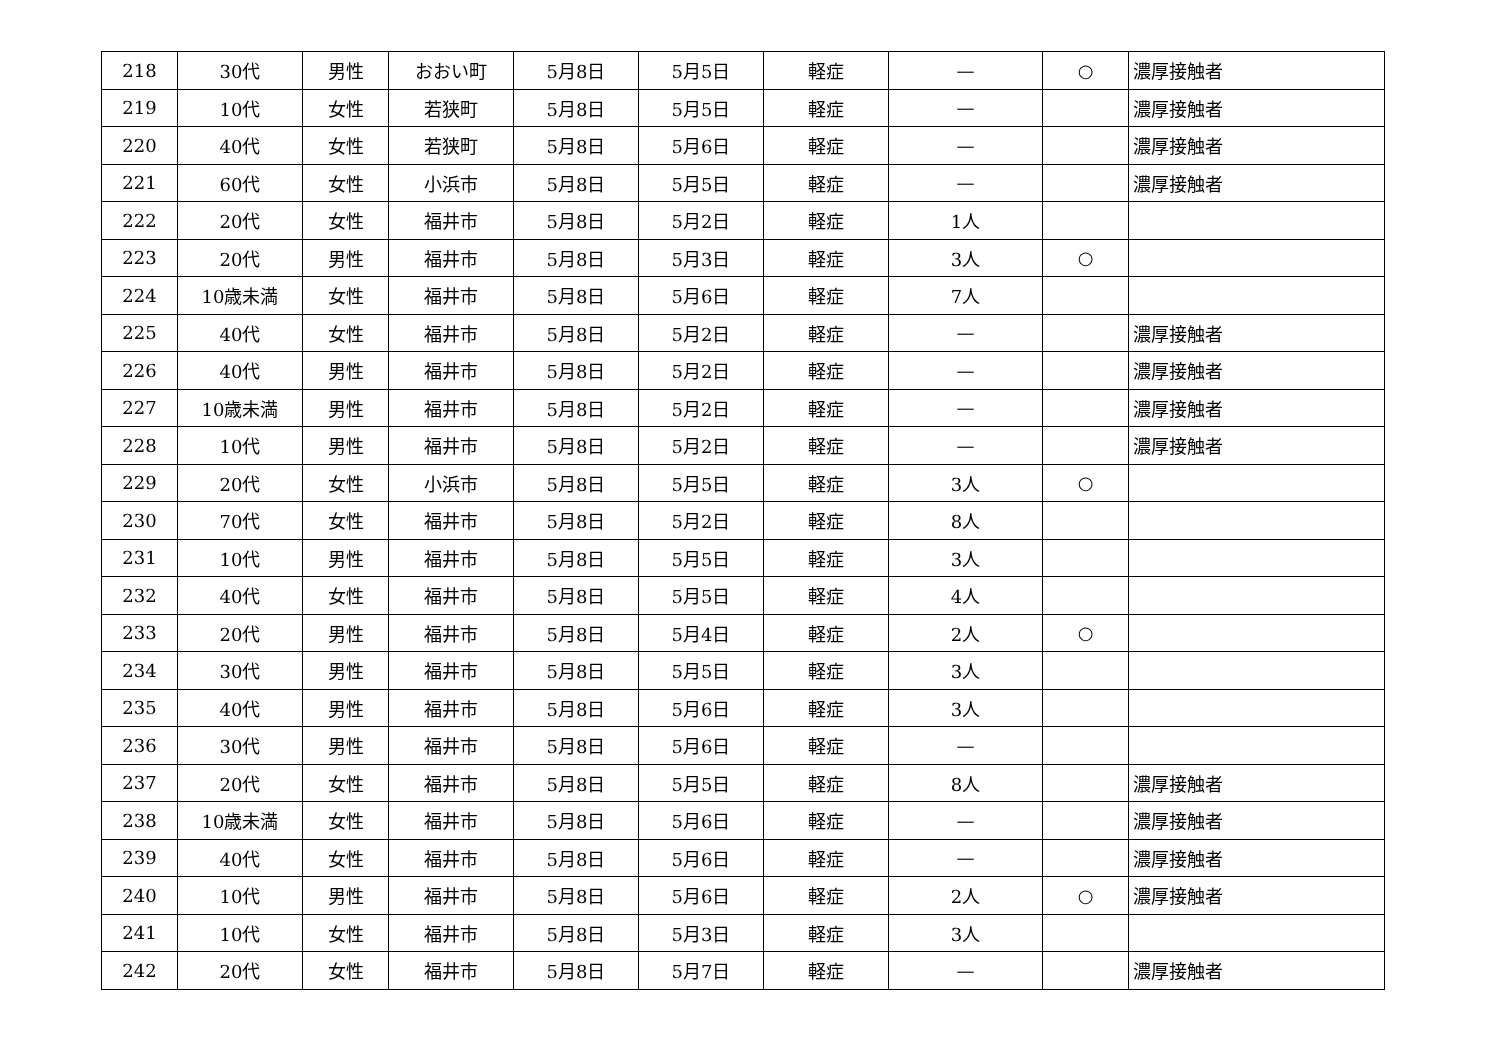| 218 | 30代 | 男性 | おおい町 | 5月8日 | 5月5日 | 軽症 | — | ○ | 濃厚接触者 |
| 219 | 10代 | 女性 | 若狭町 | 5月8日 | 5月5日 | 軽症 | — | | 濃厚接触者 |
| 220 | 40代 | 女性 | 若狭町 | 5月8日 | 5月6日 | 軽症 | — | | 濃厚接触者 |
| 221 | 60代 | 女性 | 小浜市 | 5月8日 | 5月5日 | 軽症 | — | | 濃厚接触者 |
| 222 | 20代 | 女性 | 福井市 | 5月8日 | 5月2日 | 軽症 | 1人 | | |
| 223 | 20代 | 男性 | 福井市 | 5月8日 | 5月3日 | 軽症 | 3人 | ○ | |
| 224 | 10歳未満 | 女性 | 福井市 | 5月8日 | 5月6日 | 軽症 | 7人 | | |
| 225 | 40代 | 女性 | 福井市 | 5月8日 | 5月2日 | 軽症 | — | | 濃厚接触者 |
| 226 | 40代 | 男性 | 福井市 | 5月8日 | 5月2日 | 軽症 | — | | 濃厚接触者 |
| 227 | 10歳未満 | 男性 | 福井市 | 5月8日 | 5月2日 | 軽症 | — | | 濃厚接触者 |
| 228 | 10代 | 男性 | 福井市 | 5月8日 | 5月2日 | 軽症 | — | | 濃厚接触者 |
| 229 | 20代 | 女性 | 小浜市 | 5月8日 | 5月5日 | 軽症 | 3人 | ○ | |
| 230 | 70代 | 女性 | 福井市 | 5月8日 | 5月2日 | 軽症 | 8人 | | |
| 231 | 10代 | 男性 | 福井市 | 5月8日 | 5月5日 | 軽症 | 3人 | | |
| 232 | 40代 | 女性 | 福井市 | 5月8日 | 5月5日 | 軽症 | 4人 | | |
| 233 | 20代 | 男性 | 福井市 | 5月8日 | 5月4日 | 軽症 | 2人 | ○ | |
| 234 | 30代 | 男性 | 福井市 | 5月8日 | 5月5日 | 軽症 | 3人 | | |
| 235 | 40代 | 男性 | 福井市 | 5月8日 | 5月6日 | 軽症 | 3人 | | |
| 236 | 30代 | 男性 | 福井市 | 5月8日 | 5月6日 | 軽症 | — | | |
| 237 | 20代 | 女性 | 福井市 | 5月8日 | 5月5日 | 軽症 | 8人 | | 濃厚接触者 |
| 238 | 10歳未満 | 女性 | 福井市 | 5月8日 | 5月6日 | 軽症 | — | | 濃厚接触者 |
| 239 | 40代 | 女性 | 福井市 | 5月8日 | 5月6日 | 軽症 | — | | 濃厚接触者 |
| 240 | 10代 | 男性 | 福井市 | 5月8日 | 5月6日 | 軽症 | 2人 | ○ | 濃厚接触者 |
| 241 | 10代 | 女性 | 福井市 | 5月8日 | 5月3日 | 軽症 | 3人 | | |
| 242 | 20代 | 女性 | 福井市 | 5月8日 | 5月7日 | 軽症 | — | | 濃厚接触者 |